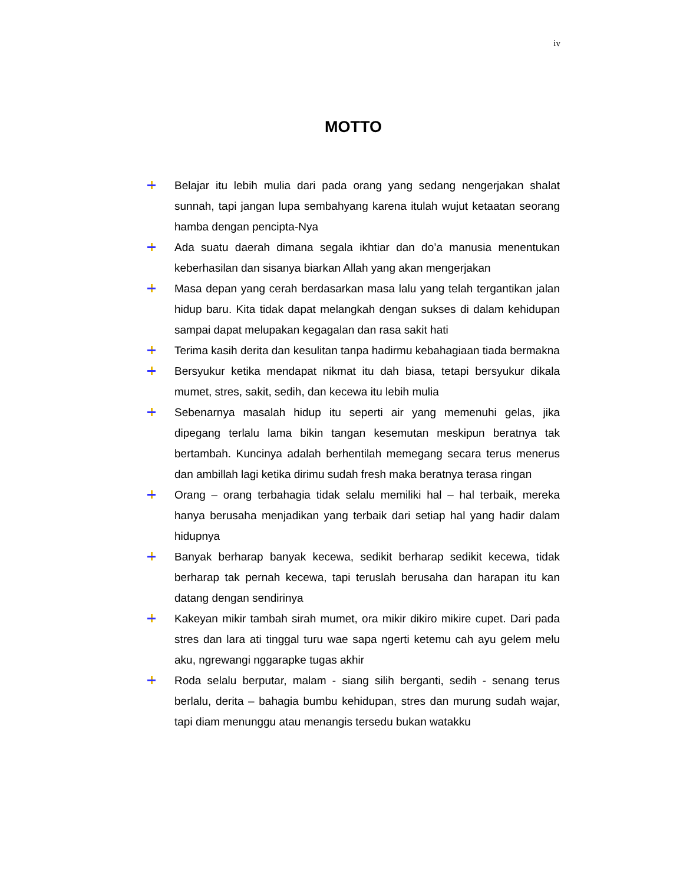iv
MOTTO
Belajar itu lebih mulia dari pada orang yang sedang nengerjakan shalat sunnah, tapi jangan lupa sembahyang karena itulah wujut ketaatan seorang hamba dengan pencipta-Nya
Ada suatu daerah dimana segala ikhtiar dan do’a manusia menentukan keberhasilan dan sisanya biarkan Allah yang akan mengerjakan
Masa depan yang cerah berdasarkan masa lalu yang telah tergantikan jalan hidup baru. Kita tidak dapat melangkah dengan sukses di dalam kehidupan sampai dapat melupakan kegagalan dan rasa sakit hati
Terima kasih derita dan kesulitan tanpa hadirmu kebahagiaan tiada bermakna
Bersyukur ketika mendapat nikmat itu dah biasa, tetapi bersyukur dikala mumet, stres, sakit, sedih, dan kecewa itu lebih mulia
Sebenarnya masalah hidup itu seperti air yang memenuhi gelas, jika dipegang terlalu lama bikin tangan kesemutan meskipun beratnya tak bertambah. Kuncinya adalah berhentilah memegang secara terus menerus dan ambillah lagi ketika dirimu sudah fresh maka beratnya terasa ringan
Orang – orang terbahagia tidak selalu memiliki hal – hal terbaik, mereka hanya berusaha menjadikan yang terbaik dari setiap hal yang hadir dalam hidupnya
Banyak berharap banyak kecewa, sedikit berharap sedikit kecewa, tidak berharap tak pernah kecewa, tapi teruslah berusaha dan harapan itu kan datang dengan sendirinya
Kakeyan mikir tambah sirah mumet, ora mikir dikiro mikire cupet. Dari pada stres dan lara ati tinggal turu wae sapa ngerti ketemu cah ayu gelem melu aku, ngrewangi nggarapke tugas akhir
Roda selalu berputar, malam - siang silih berganti, sedih - senang terus berlalu, derita – bahagia bumbu kehidupan, stres dan murung sudah wajar, tapi diam menunggu atau menangis tersedu bukan watakku